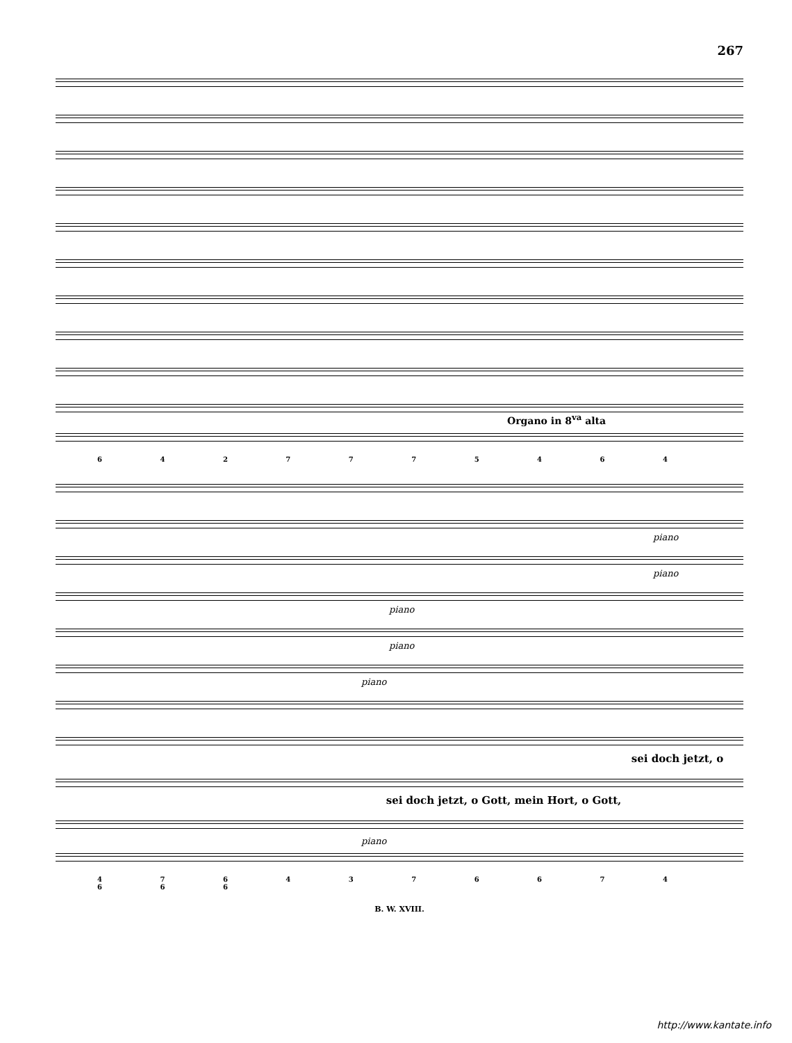267
Organo in 8<sup>va</sup> alta
6 4 2 7 7 7 5 4 6 4
piano
piano
piano
piano
piano
sei doch jetzt, o
sei doch jetzt, o Gott, mein Hort, o Gott,
piano
4 7 6 4 3 7 6 6 7 4 6 6 6
B. W. XVIII.
http://www.kantate.info